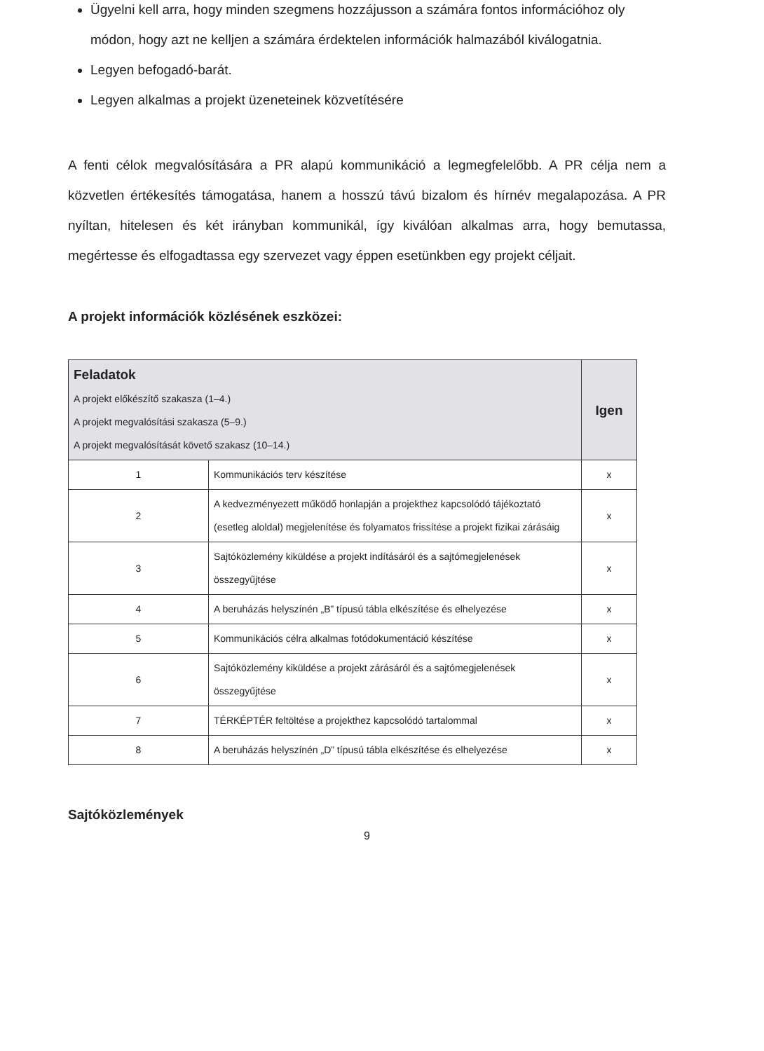Ügyelni kell arra, hogy minden szegmens hozzájusson a számára fontos információhoz oly módon, hogy azt ne kelljen a számára érdektelen információk halmazából kiválogatnia.
Legyen befogadó-barát.
Legyen alkalmas a projekt üzeneteinek közvetítésére
A fenti célok megvalósítására a PR alapú kommunikáció a legmegfelelőbb. A PR célja nem a közvetlen értékesítés támogatása, hanem a hosszú távú bizalom és hírnév megalapozása. A PR nyíltan, hitelesen és két irányban kommunikál, így kiválóan alkalmas arra, hogy bemutassa, megértesse és elfogadtassa egy szervezet vagy éppen esetünkben egy projekt céljait.
A projekt információk közlésének eszközei:
| Feladatok A projekt előkészítő szakasza (1–4.) A projekt megvalósítási szakasza (5–9.) A projekt megvalósítását követő szakasz (10–14.) | | Igen |
| --- | --- | --- |
| 1 | Kommunikációs terv készítése | x |
| 2 | A kedvezményezett működő honlapján a projekthez kapcsolódó tájékoztató (esetleg aloldal) megjelenítése és folyamatos frissítése a projekt fizikai zárásáig | x |
| 3 | Sajtóközlemény kiküldése a projekt indításáról és a sajtómegjelenések összegyűjtése | x |
| 4 | A beruházás helyszínén „B” típusú tábla elkészítése és elhelyezése | x |
| 5 | Kommunikációs célra alkalmas fotódokumentáció készítése | x |
| 6 | Sajtóközlemény kiküldése a projekt zárásáról és a sajtómegjelenések összegyűjtése | x |
| 7 | TÉRKÉPTÉR feltöltése a projekthez kapcsolódó tartalommal | x |
| 8 | A beruházás helyszínén „D” típusú tábla elkészítése és elhelyezése | x |
Sajtóközlemények
9